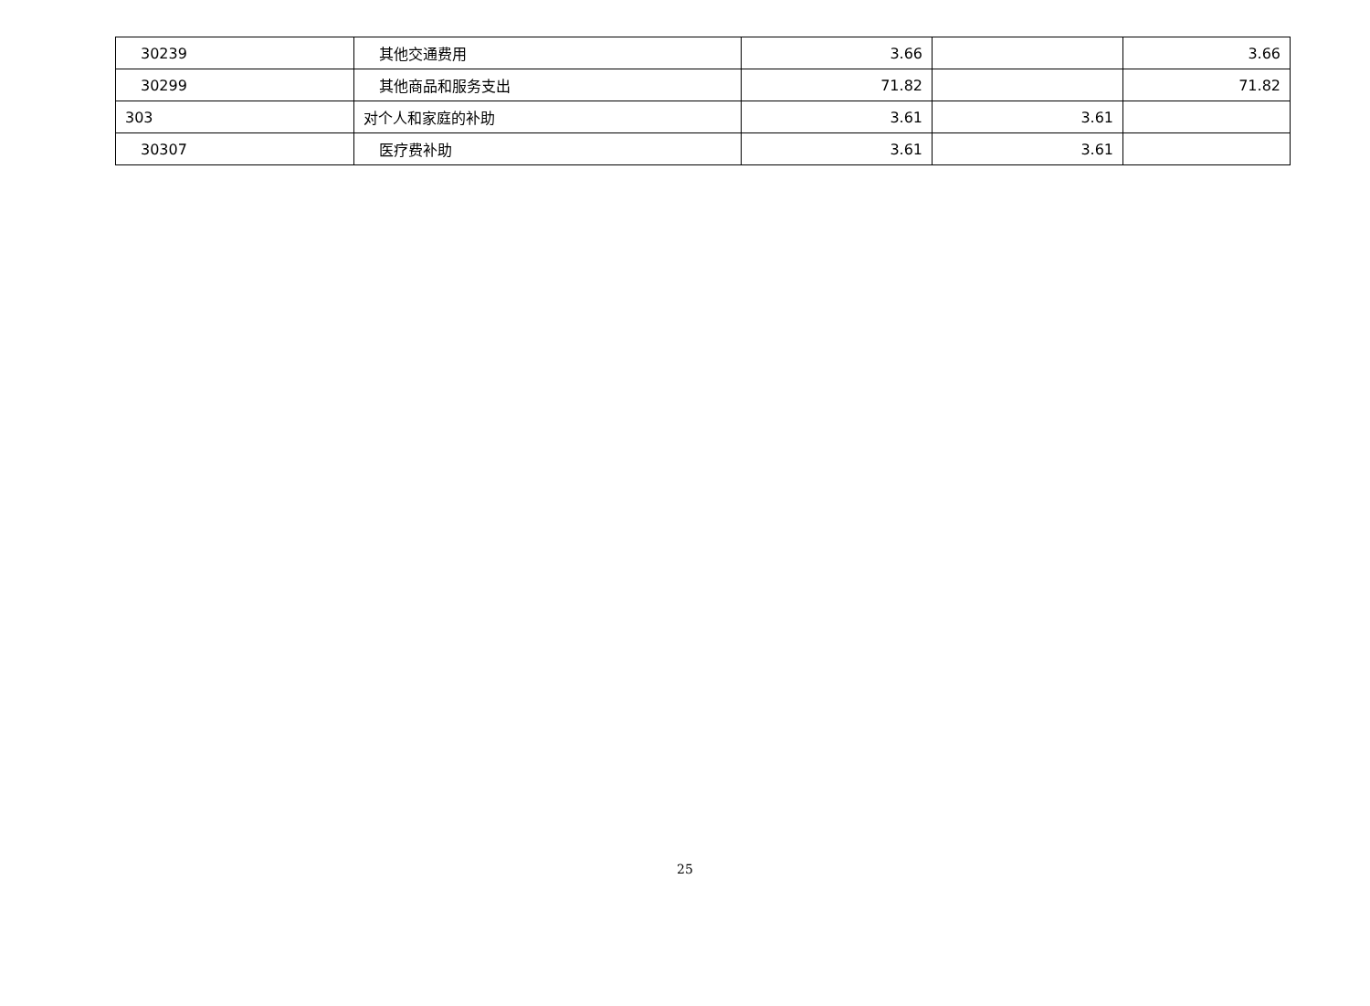| 30239 | 其他交通费用 | 3.66 | | 3.66 |
| 30299 | 其他商品和服务支出 | 71.82 | | 71.82 |
| 303 | 对个人和家庭的补助 | 3.61 | 3.61 | |
| 30307 | 医疗费补助 | 3.61 | 3.61 | |
25